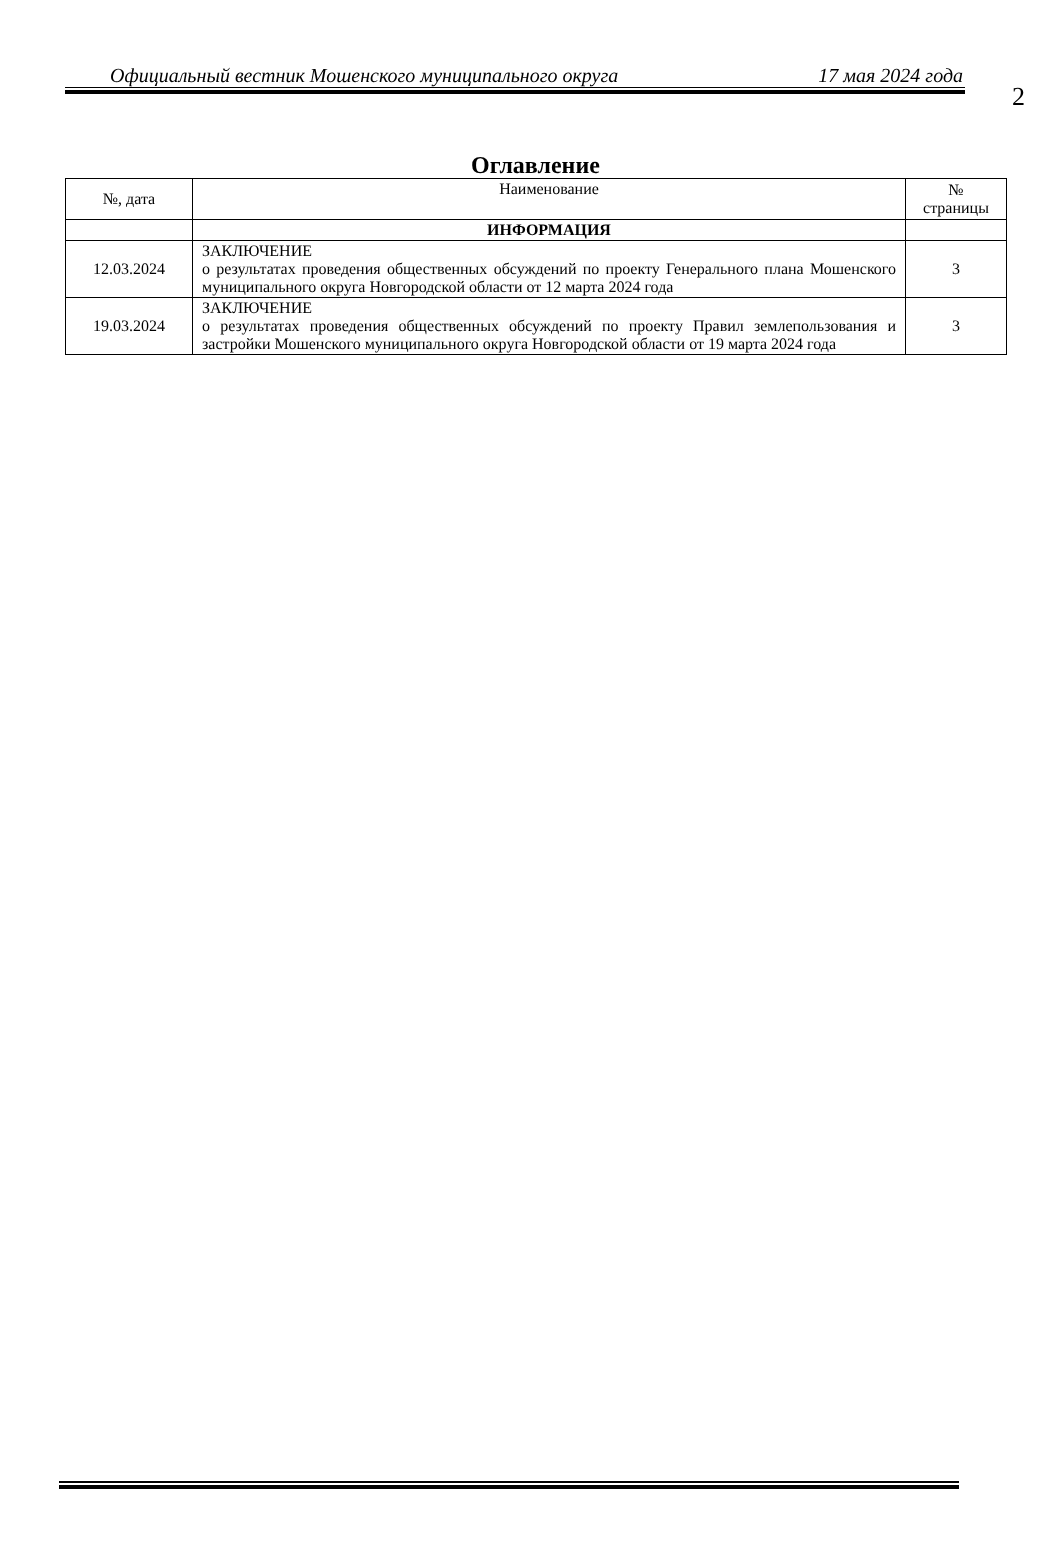2
Официальный вестник Мошенского муниципального округа 17 мая 2024 года
Оглавление
| №, дата | Наименование | № страницы |
| --- | --- | --- |
| | ИНФОРМАЦИЯ | |
| 12.03.2024 | ЗАКЛЮЧЕНИЕ о результатах проведения общественных обсуждений по проекту Генерального плана Мошенского муниципального округа Новгородской области от 12 марта 2024 года | 3 |
| 19.03.2024 | ЗАКЛЮЧЕНИЕ о результатах проведения общественных обсуждений по проекту Правил землепользования и застройки Мошенского муниципального округа Новгородской области от 19 марта 2024 года | 3 |